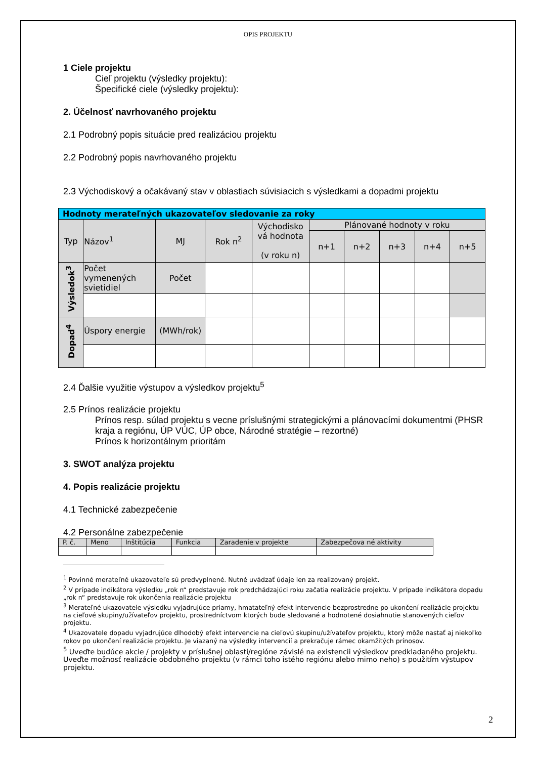OPIS PROJEKTU
1 Ciele projektu
Cieľ projektu (výsledky projektu):
Špecifické ciele (výsledky projektu):
2. Účelnosť navrhovaného projektu
2.1 Podrobný popis situácie pred realizáciou projektu
2.2 Podrobný popis navrhovaného projektu
2.3 Východiskový a očakávaný stav v oblastiach súvisiacich s výsledkami a dopadmi projektu
| Hodnoty merateľných ukazovateľov sledovanie za roky | | | | | | | | | |
| --- | --- | --- | --- | --- | --- | --- | --- | --- | --- |
| Typ | Názov<sup>1</sup> | MJ | Rok n<sup>2</sup> | Východisko vá hodnota (v roku n) | Plánované hodnoty v roku | | | | |
| | | | | | n+1 | n+2 | n+3 | n+4 | n+5 |
| Výsledok<sup>3</sup> | Počet vymenených svietidiel | Počet | | | | | | | |
| Dopad<sup>4</sup> | Úspory energie | (MWh/rok) | | | | | | | |
2.4 Ďalšie využitie výstupov a výsledkov projektu<sup>5</sup>
2.5 Prínos realizácie projektu
Prínos resp. súlad projektu s vecne príslušnými strategickými a plánovacími dokumentmi (PHSR kraja a regiónu, ÚP VÚC, ÚP obce, Národné stratégie – rezortné)
Prínos k horizontálnym prioritám
3. SWOT analýza projektu
4. Popis realizácie projektu
4.1 Technické zabezpečenie
4.2 Personálne zabezpečenie
| P. č. | Meno | Inštitúcia | Funkcia | Zaradenie v projekte | Zabezpečova né aktivity |
| --- | --- | --- | --- | --- | --- |
<sup>1</sup> Povinné merateľné ukazovateľe sú predvyplnené. Nutné uvádzať údaje len za realizovaný projekt.
<sup>2</sup> V prípade indikátora výsledku „rok n“ predstavuje rok predchádzajúci roku začatia realizácie projektu. V prípade indikátora dopadu „rok n“ predstavuje rok ukončenia realizácie projektu
<sup>3</sup> Merateľné ukazovatele výsledku vyjadrujúce priamy, hmatateľný efekt intervencie bezprostredne po ukončení realizácie projektu na cieľové skupiny/užívateľov projektu, prostredníctvom ktorých bude sledované a hodnotené dosiahnutie stanovených cieľov projektu.
<sup>4</sup> Ukazovatele dopadu vyjadrujúce dlhodobý efekt intervencie na cieľovú skupinu/užívateľov projektu, ktorý môže nastať aj niekoľko rokov po ukončení realizácie projektu. Je viazaný na výsledky intervencií a prekračuje rámec okamžitých prínosov.
<sup>5</sup> Uveďte budúce akcie / projekty v príslušnej oblasti/regióne závislé na existencii výsledkov predkladaného projektu. Uveďte možnosť realizácie obdobného projektu (v rámci toho istého regiónu alebo mimo neho) s použitím výstupov projektu.
2